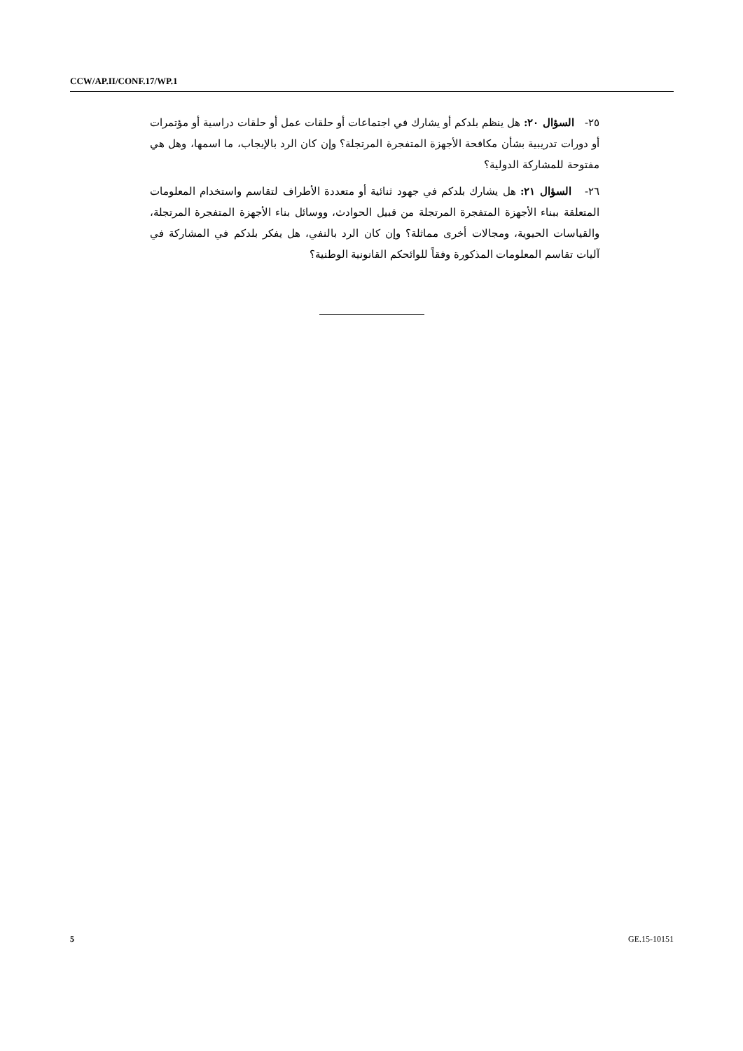CCW/AP.II/CONF.17/WP.1
٢٥- السؤال ٢٠: هل ينظم بلدكم أو يشارك في اجتماعات أو حلقات عمل أو حلقات دراسية أو مؤتمرات أو دورات تدريبية بشأن مكافحة الأجهزة المتفجرة المرتجلة؟ وإن كان الرد بالإيجاب، ما اسمها، وهل هي مفتوحة للمشاركة الدولية؟
٢٦- السؤال ٢١: هل يشارك بلدكم في جهود ثنائية أو متعددة الأطراف لتقاسم واستخدام المعلومات المتعلقة ببناء الأجهزة المتفجرة المرتجلة من قبيل الحوادث، ووسائل بناء الأجهزة المتفجرة المرتجلة، والقياسات الحيوية، ومجالات أخرى مماثلة؟ وإن كان الرد بالنفي، هل يفكر بلدكم في المشاركة في آليات تقاسم المعلومات المذكورة وفقاً للوائحكم القانونية الوطنية؟
5 GE.15-10151